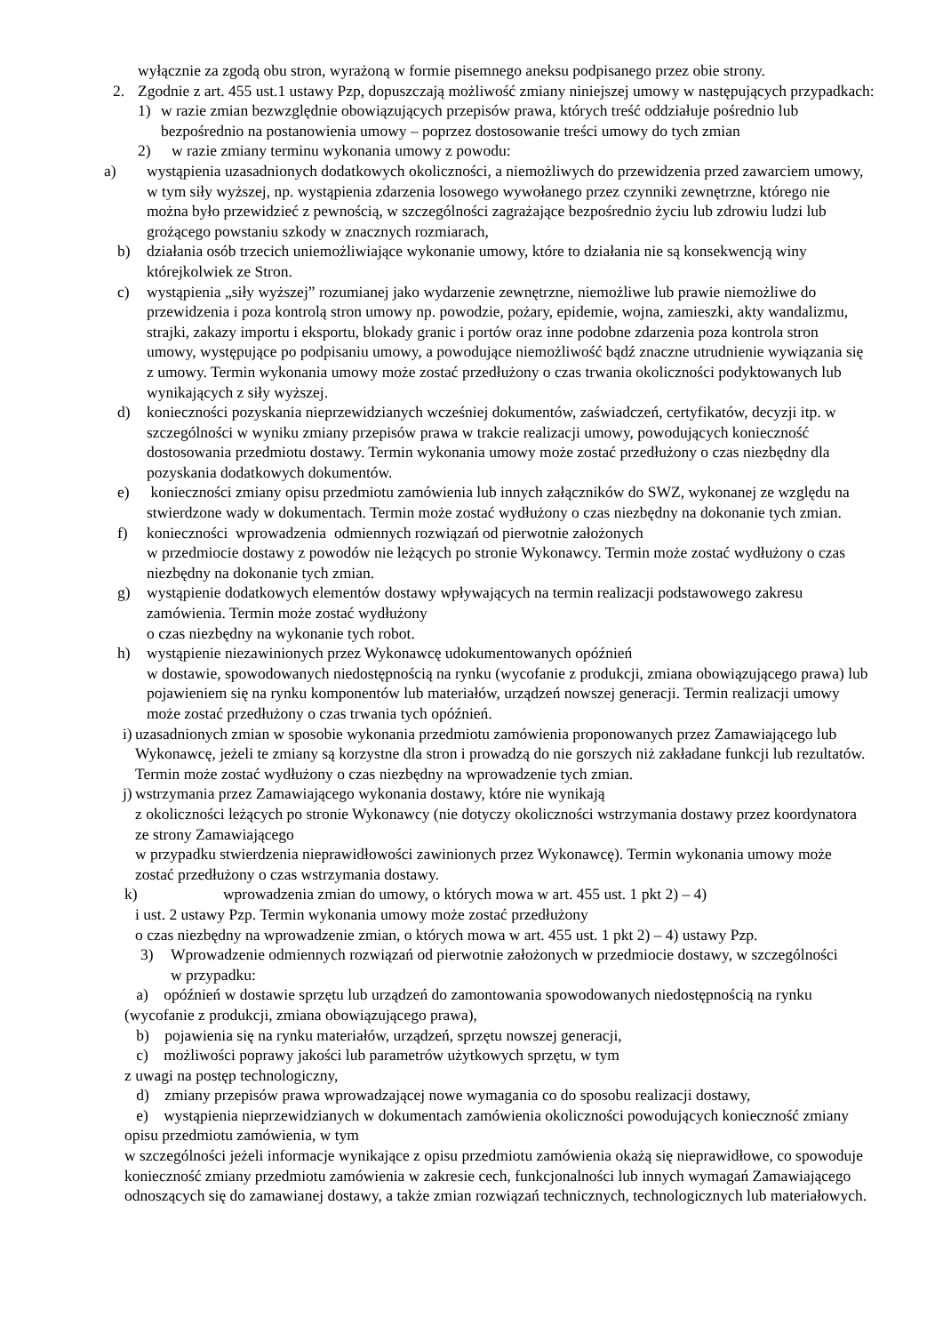wyłącznie za zgodą obu stron, wyrażoną w formie pisemnego aneksu podpisanego przez obie strony.
2. Zgodnie z art. 455 ust.1 ustawy Pzp, dopuszczają możliwość zmiany niniejszej umowy w następujących przypadkach:
1) w razie zmian bezwzględnie obowiązujących przepisów prawa, których treść oddziałuje pośrednio lub bezpośrednio na postanowienia umowy – poprzez dostosowanie treści umowy do tych zmian
2) w razie zmiany terminu wykonania umowy z powodu:
a) wystąpienia uzasadnionych dodatkowych okoliczności, a niemożliwych do przewidzenia przed zawarciem umowy, w tym siły wyższej, np. wystąpienia zdarzenia losowego wywołanego przez czynniki zewnętrzne, którego nie można było przewidzieć z pewnością, w szczególności zagrażające bezpośrednio życiu lub zdrowiu ludzi lub grożącego powstaniu szkody w znacznych rozmiarach,
b) działania osób trzecich uniemożliwiające wykonanie umowy, które to działania nie są konsekwencją winy którejkolwiek ze Stron.
c) wystąpienia „siły wyższej” rozumianej jako wydarzenie zewnętrzne, niemożliwe lub prawie niemożliwe do przewidzenia i poza kontrolą stron umowy np. powodzie, pożary, epidemie, wojna, zamieszki, akty wandalizmu, strajki, zakazy importu i eksportu, blokady granic i portów oraz inne podobne zdarzenia poza kontrola stron umowy, występujące po podpisaniu umowy, a powodujące niemożliwość bądź znaczne utrudnienie wywiązania się z umowy. Termin wykonania umowy może zostać przedłużony o czas trwania okoliczności podyktowanych lub wynikających z siły wyższej.
d) konieczności pozyskania nieprzewidzianych wcześniej dokumentów, zaświadczeń, certyfikatów, decyzji itp. w szczególności w wyniku zmiany przepisów prawa w trakcie realizacji umowy, powodujących konieczność dostosowania przedmiotu dostawy. Termin wykonania umowy może zostać przedłużony o czas niezbędny dla pozyskania dodatkowych dokumentów.
e) konieczności zmiany opisu przedmiotu zamówienia lub innych załączników do SWZ, wykonanej ze względu na stwierdzone wady w dokumentach. Termin może zostać wydłużony o czas niezbędny na dokonanie tych zmian.
f) konieczności wprowadzenia odmiennych rozwiązań od pierwotnie założonych
w przedmiocie dostawy z powodów nie leżących po stronie Wykonawcy. Termin może zostać wydłużony o czas niezbędny na dokonanie tych zmian.
g) wystąpienie dodatkowych elementów dostawy wpływających na termin realizacji podstawowego zakresu zamówienia. Termin może zostać wydłużony
o czas niezbędny na wykonanie tych robot.
h) wystąpienie niezawinionych przez Wykonawcę udokumentowanych opóźnień
w dostawie, spowodowanych niedostępnością na rynku (wycofanie z produkcji, zmiana obowiązującego prawa) lub pojawieniem się na rynku komponentów lub materiałów, urządzeń nowszej generacji. Termin realizacji umowy może zostać przedłużony o czas trwania tych opóźnień.
i) uzasadnionych zmian w sposobie wykonania przedmiotu zamówienia proponowanych przez Zamawiającego lub Wykonawcę, jeżeli te zmiany są korzystne dla stron i prowadzą do nie gorszych niż zakładane funkcji lub rezultatów. Termin może zostać wydłużony o czas niezbędny na wprowadzenie tych zmian.
j) wstrzymania przez Zamawiającego wykonania dostawy, które nie wynikają
z okoliczności leżących po stronie Wykonawcy (nie dotyczy okoliczności wstrzymania dostawy przez koordynatora ze strony Zamawiającego
w przypadku stwierdzenia nieprawidłowości zawinionych przez Wykonawcę). Termin wykonania umowy może zostać przedłużony o czas wstrzymania dostawy.
k) wprowadzenia zmian do umowy, o których mowa w art. 455 ust. 1 pkt 2) – 4)
i ust. 2 ustawy Pzp. Termin wykonania umowy może zostać przedłużony
o czas niezbędny na wprowadzenie zmian, o których mowa w art. 455 ust. 1 pkt 2) – 4) ustawy Pzp.
3) Wprowadzenie odmiennych rozwiązań od pierwotnie założonych w przedmiocie dostawy, w szczególności w przypadku:
a) opóźnień w dostawie sprzętu lub urządzeń do zamontowania spowodowanych niedostępnością na rynku (wycofanie z produkcji, zmiana obowiązującego prawa),
b) pojawienia się na rynku materiałów, urządzeń, sprzętu nowszej generacji,
c) możliwości poprawy jakości lub parametrów użytkowych sprzętu, w tym
z uwagi na postęp technologiczny,
d) zmiany przepisów prawa wprowadzającej nowe wymagania co do sposobu realizacji dostawy,
e) wystąpienia nieprzewidzianych w dokumentach zamówienia okoliczności powodujących konieczność zmiany opisu przedmiotu zamówienia, w tym
w szczególności jeżeli informacje wynikające z opisu przedmiotu zamówienia okażą się nieprawidłowe, co spowoduje konieczność zmiany przedmiotu zamówienia w zakresie cech, funkcjonalności lub innych wymagań Zamawiającego odnoszących się do zamawianej dostawy, a także zmian rozwiązań technicznych, technologicznych lub materiałowych.